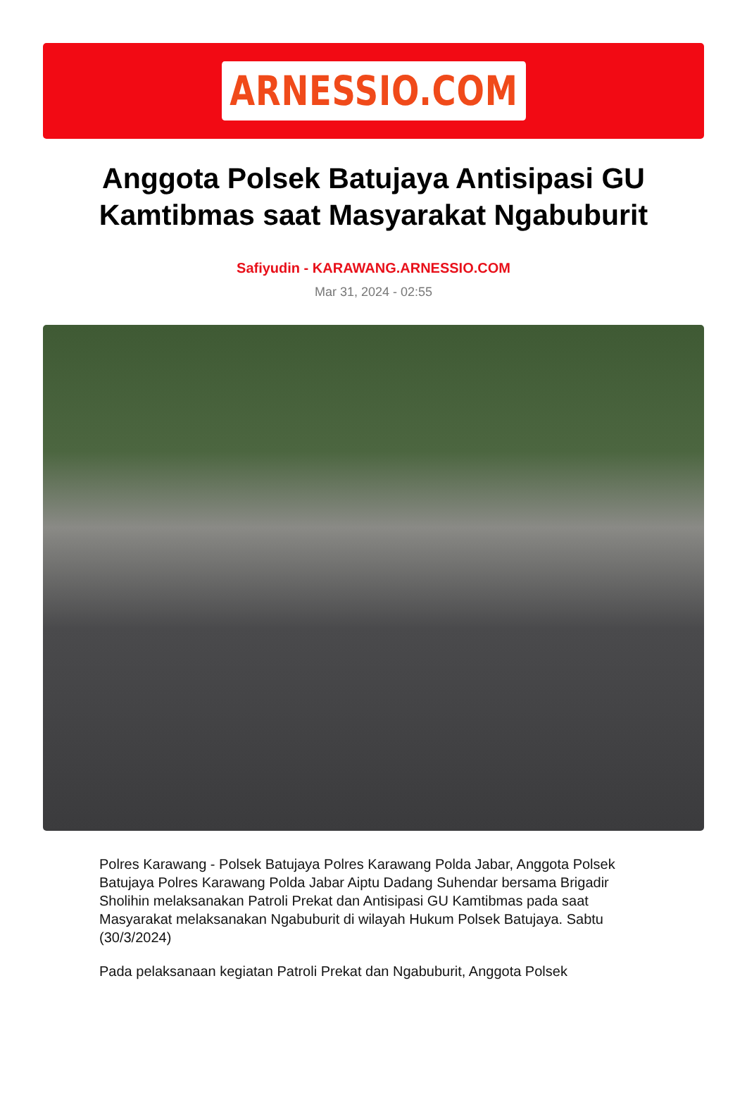ARNESSIO.COM
Anggota Polsek Batujaya Antisipasi GU Kamtibmas saat Masyarakat Ngabuburit
Safiyudin - KARAWANG.ARNESSIO.COM
Mar 31, 2024 - 02:55
Polres Karawang - Polsek Batujaya Polres Karawang Polda Jabar, Anggota Polsek Batujaya Polres Karawang Polda Jabar Aiptu Dadang Suhendar bersama Brigadir Sholihin melaksanakan Patroli Prekat dan Antisipasi GU Kamtibmas pada saat Masyarakat melaksanakan Ngabuburit di wilayah Hukum Polsek Batujaya. Sabtu (30/3/2024)
Pada pelaksanaan kegiatan Patroli Prekat dan Ngabuburit, Anggota Polsek